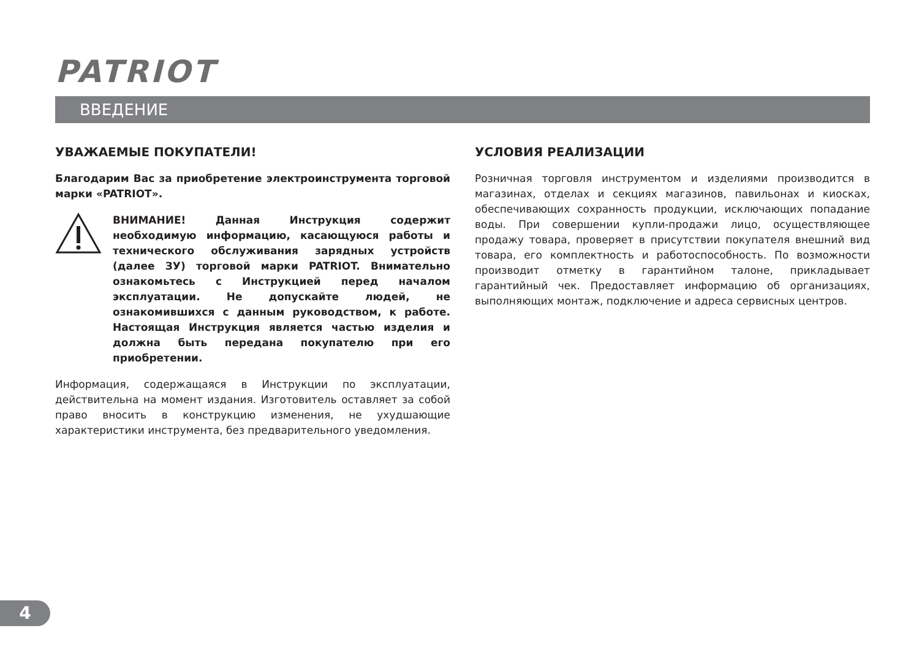PATRIOT
ВВЕДЕНИЕ
УВАЖАЕМЫЕ ПОКУПАТЕЛИ!
Благодарим Вас за приобретение электроинструмента торговой марки «PATRIOT».
ВНИМАНИЕ! Данная Инструкция содержит необходимую информацию, касающуюся работы и технического обслуживания зарядных устройств (далее ЗУ) торговой марки PATRIOT. Внимательно ознакомьтесь с Инструкцией перед началом эксплуатации. Не допускайте людей, не ознакомившихся с данным руководством, к работе. Настоящая Инструкция является частью изделия и должна быть передана покупателю при его приобретении.
Информация, содержащаяся в Инструкции по эксплуатации, действительна на момент издания. Изготовитель оставляет за собой право вносить в конструкцию изменения, не ухудшающие характеристики инструмента, без предварительного уведомления.
УСЛОВИЯ РЕАЛИЗАЦИИ
Розничная торговля инструментом и изделиями производится в магазинах, отделах и секциях магазинов, павильонах и киосках, обеспечивающих сохранность продукции, исключающих попадание воды. При совершении купли-продажи лицо, осуществляющее продажу товара, проверяет в присутствии покупателя внешний вид товара, его комплектность и работоспособность. По возможности производит отметку в гарантийном талоне, прикладывает гарантийный чек. Предоставляет информацию об организациях, выполняющих монтаж, подключение и адреса сервисных центров.
4